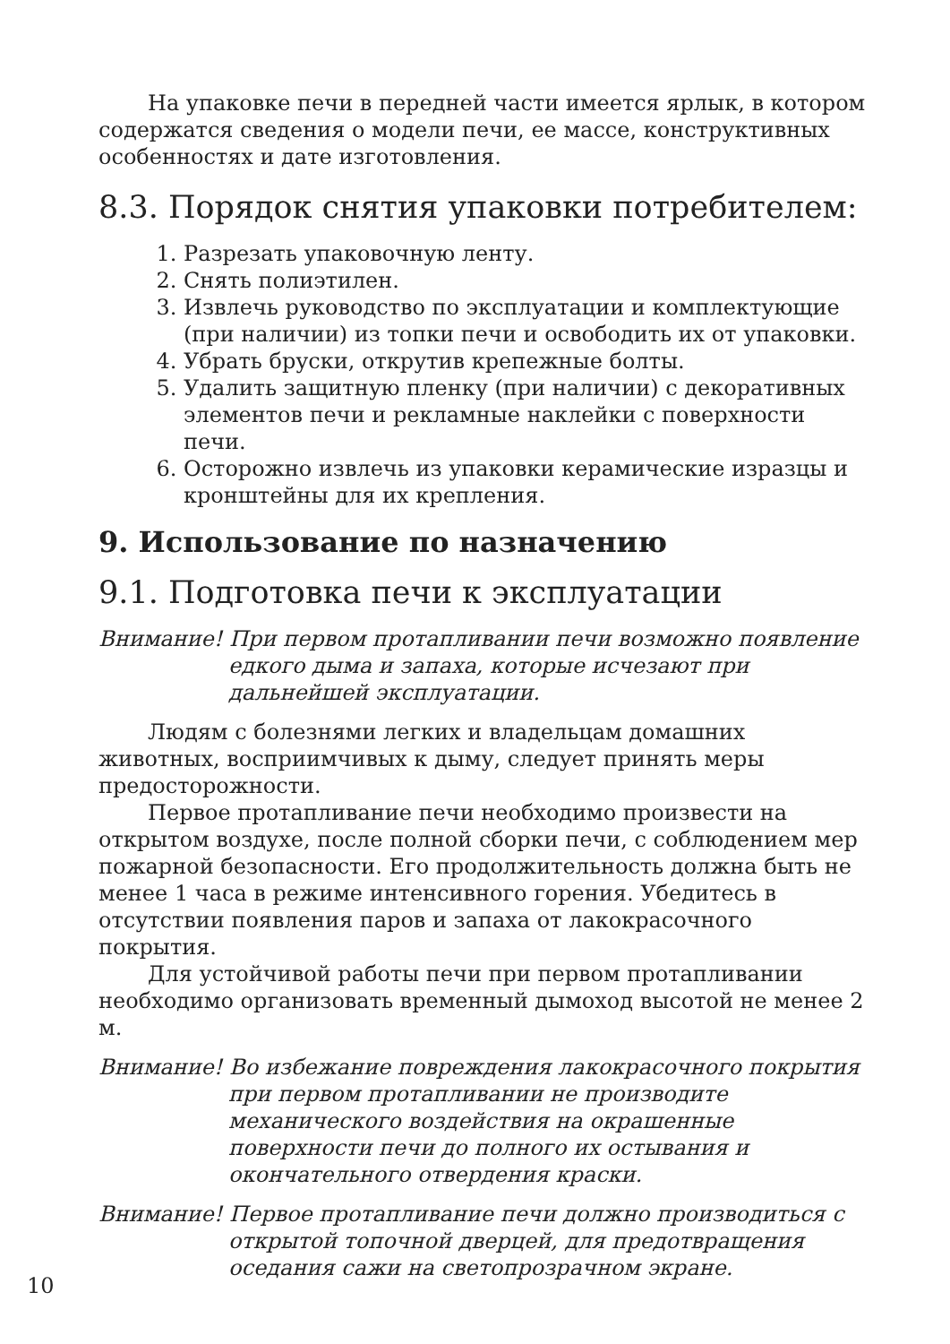На упаковке печи в передней части имеется ярлык, в котором содержатся сведения о модели печи, ее массе, конструктивных особенностях и дате изготовления.
8.3. Порядок снятия упаковки потребителем:
1. Разрезать упаковочную ленту.
2. Снять полиэтилен.
3. Извлечь руководство по эксплуатации и комплектующие (при наличии) из топки печи и освободить их от упаковки.
4. Убрать бруски, открутив крепежные болты.
5. Удалить защитную пленку (при наличии) с декоративных элементов печи и рекламные наклейки с поверхности печи.
6. Осторожно извлечь из упаковки керамические изразцы и кронштейны для их крепления.
9. Использование по назначению
9.1. Подготовка печи к эксплуатации
Внимание! При первом протапливании печи возможно появление
едкого дыма и запаха, которые исчезают при дальнейшей эксплуатации.
Людям с болезнями легких и владельцам домашних животных, восприимчивых к дыму, следует принять меры предосторожности.
Первое протапливание печи необходимо произвести на открытом воздухе, после полной сборки печи, с соблюдением мер пожарной безопасности. Его продолжительность должна быть не менее 1 часа в режиме интенсивного горения. Убедитесь в отсутствии появления паров и запаха от лакокрасочного покрытия.
Для устойчивой работы печи при первом протапливании необходимо организовать временный дымоход высотой не менее 2 м.
Внимание! Во избежание повреждения лакокрасочного покрытия
при первом протапливании не производите механического воздействия на окрашенные поверхности печи до полного их остывания и окончательного отвердения краски.
Внимание! Первое протапливание печи должно производиться с
открытой топочной дверцей, для предотвращения оседания сажи на светопрозрачном экране.
10